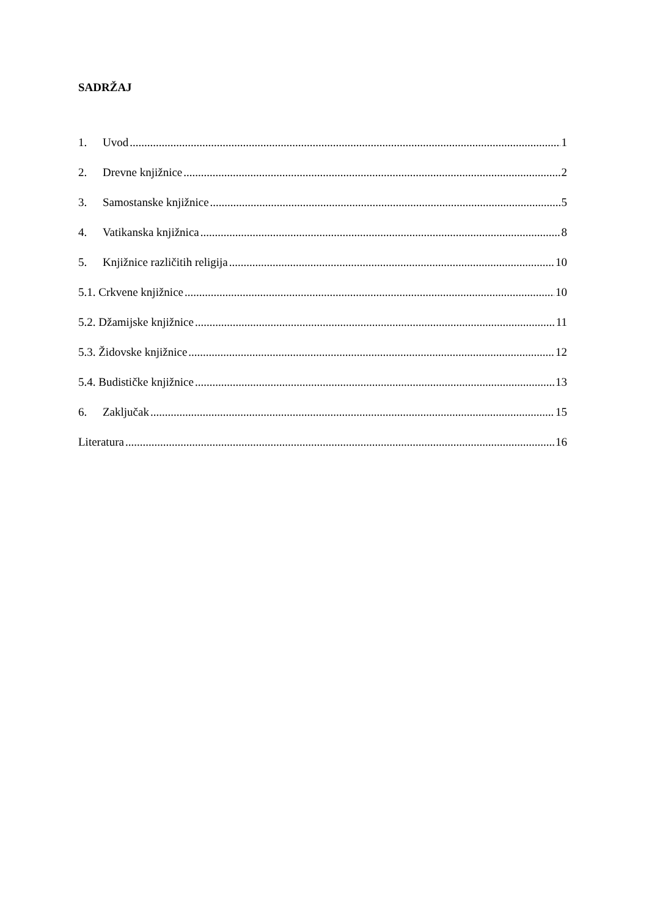SADRŽAJ
1. Uvod 1
2. Drevne knjižnice 2
3. Samostanske knjižnice 5
4. Vatikanska knjižnica 8
5. Knjižnice različitih religija 10
5.1. Crkvene knjižnice 10
5.2. Džamijske knjižnice 11
5.3. Židovske knjižnice 12
5.4. Budističke knjižnice 13
6. Zaključak 15
Literatura 16